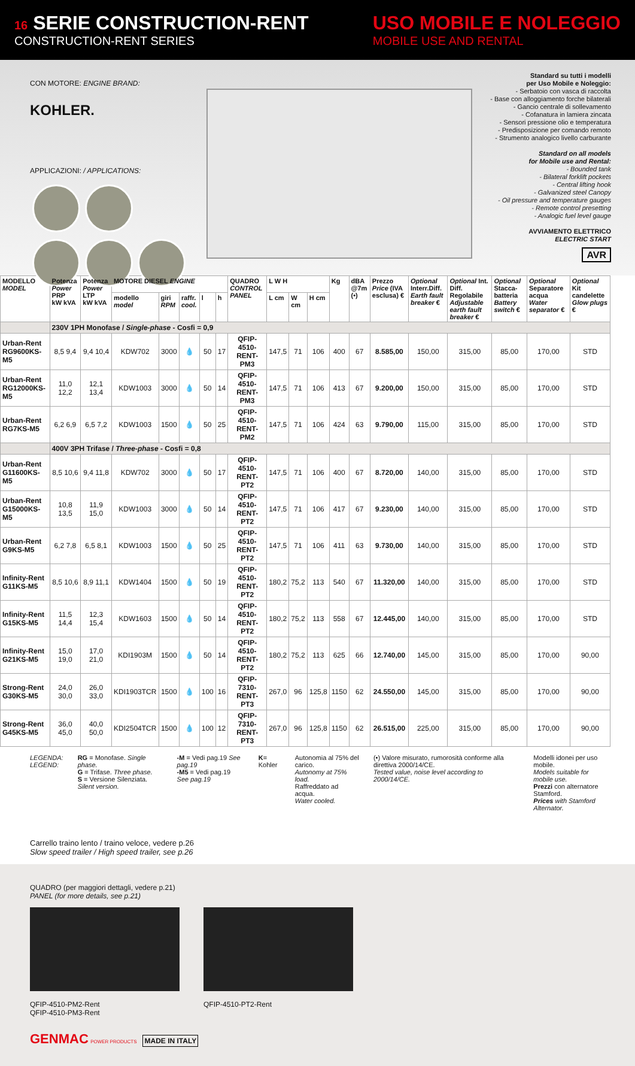16 SERIE CONSTRUCTION-RENT
CONSTRUCTION-RENT SERIES
USO MOBILE E NOLEGGIO
MOBILE USE AND RENTAL
CON MOTORE: ENGINE BRAND:
KOHLER.
APPLICAZIONI: / APPLICATIONS:
Standard su tutti i modelli
per Uso Mobile e Noleggio:
- Serbatoio con vasca di raccolta
- Base con alloggiamento forche bilaterali
- Gancio centrale di sollevamento
- Cofanatura in lamiera zincata
- Sensori pressione olio e temperatura
- Predisposizione per comando remoto
- Strumento analogico livello carburante
Standard on all models
for Mobile use and Rental:
- Bounded tank
- Bilateral forklift pockets
- Central lifting hook
- Galvanized steel Canopy
- Oil pressure and temperature gauges
- Remote control presetting
- Analogic fuel level gauge
AVVIAMENTO ELETTRICO
ELECTRIC START
AVR
| MODELLO MODEL | Potenza Power PRP kW kVA | Potenza Power LTP kW kVA | MOTORE DIESEL ENGINE | | | | | QUADRO CONTROL PANEL | L W H | | | Kg | dBA @7m (•) | Prezzo Price (IVA esclusa) € | Optional Interr.Diff. Earth fault breaker € | Optional Int. Diff. Regolabile Adjustable earth fault breaker € | Optional Stacca-batteria Battery switch € | Optional Separatore acqua Water separator € | Optional Kit candelette Glow plugs € |
| --- | --- | --- | --- | --- | --- | --- | --- | --- | --- | --- | --- | --- | --- | --- | --- | --- | --- | --- | --- |
| | | | modello model | giri RPM | raffr. cool. | l | h | | L cm | W cm | H cm | | | | | | | | |
| | 230V 1PH Monofase / Single-phase - Cosfi = 0,9 | | | | | | | | | | | | | | | | | | |
| Urban-Rent RG9600KS-M5 | 8,5 9,4 | 9,4 10,4 | KDW702 | 3000 | 💧 | 50 | 17 | QFIP-4510-RENT-PM3 | 147,5 | 71 | 106 | 400 | 67 | 8.585,00 | 150,00 | 315,00 | 85,00 | 170,00 | STD |
| Urban-Rent RG12000KS-M5 | 11,0 12,2 | 12,1 13,4 | KDW1003 | 3000 | 💧 | 50 | 14 | QFIP-4510-RENT-PM3 | 147,5 | 71 | 106 | 413 | 67 | 9.200,00 | 150,00 | 315,00 | 85,00 | 170,00 | STD |
| Urban-Rent RG7KS-M5 | 6,2 6,9 | 6,5 7,2 | KDW1003 | 1500 | 💧 | 50 | 25 | QFIP-4510-RENT-PM2 | 147,5 | 71 | 106 | 424 | 63 | 9.790,00 | 115,00 | 315,00 | 85,00 | 170,00 | STD |
| | 400V 3PH Trifase / Three-phase - Cosfi = 0,8 | | | | | | | | | | | | | | | | | | |
| Urban-Rent G11600KS-M5 | 8,5 10,6 | 9,4 11,8 | KDW702 | 3000 | 💧 | 50 | 17 | QFIP-4510-RENT-PT2 | 147,5 | 71 | 106 | 400 | 67 | 8.720,00 | 140,00 | 315,00 | 85,00 | 170,00 | STD |
| Urban-Rent G15000KS-M5 | 10,8 13,5 | 11,9 15,0 | KDW1003 | 3000 | 💧 | 50 | 14 | QFIP-4510-RENT-PT2 | 147,5 | 71 | 106 | 417 | 67 | 9.230,00 | 140,00 | 315,00 | 85,00 | 170,00 | STD |
| Urban-Rent G9KS-M5 | 6,2 7,8 | 6,5 8,1 | KDW1003 | 1500 | 💧 | 50 | 25 | QFIP-4510-RENT-PT2 | 147,5 | 71 | 106 | 411 | 63 | 9.730,00 | 140,00 | 315,00 | 85,00 | 170,00 | STD |
| Infinity-Rent G11KS-M5 | 8,5 10,6 | 8,9 11,1 | KDW1404 | 1500 | 💧 | 50 | 19 | QFIP-4510-RENT-PT2 | 180,2 | 75,2 | 113 | 540 | 67 | 11.320,00 | 140,00 | 315,00 | 85,00 | 170,00 | STD |
| Infinity-Rent G15KS-M5 | 11,5 14,4 | 12,3 15,4 | KDW1603 | 1500 | 💧 | 50 | 14 | QFIP-4510-RENT-PT2 | 180,2 | 75,2 | 113 | 558 | 67 | 12.445,00 | 140,00 | 315,00 | 85,00 | 170,00 | STD |
| Infinity-Rent G21KS-M5 | 15,0 19,0 | 17,0 21,0 | KDI1903M | 1500 | 💧 | 50 | 14 | QFIP-4510-RENT-PT2 | 180,2 | 75,2 | 113 | 625 | 66 | 12.740,00 | 145,00 | 315,00 | 85,00 | 170,00 | 90,00 |
| Strong-Rent G30KS-M5 | 24,0 30,0 | 26,0 33,0 | KDI1903TCR | 1500 | 💧 | 100 | 16 | QFIP-7310-RENT-PT3 | 267,0 | 96 | 125,8 | 1150 | 62 | 24.550,00 | 145,00 | 315,00 | 85,00 | 170,00 | 90,00 |
| Strong-Rent G45KS-M5 | 36,0 45,0 | 40,0 50,0 | KDI2504TCR | 1500 | 💧 | 100 | 12 | QFIP-7310-RENT-PT3 | 267,0 | 96 | 125,8 | 1150 | 62 | 26.515,00 | 225,00 | 315,00 | 85,00 | 170,00 | 90,00 |
LEGENDA:
LEGEND:
RG = Monofase. Single phase.
G = Trifase. Three phase.
S = Versione Silenziata. Silent version.
-M = Vedi pag.19 See pag.19
-M5 = Vedi pag.19 See pag.19
K= Kohler Autonomia al 75% del carico.
Autonomy at 75% load.
Raffreddato ad acqua.
Water cooled.
(•) Valore misurato, rumorosità conforme alla direttiva 2000/14/CE.
Tested value, noise level according to 2000/14/CE.
Modelli idonei per uso mobile.
Models suitable for mobile use.
Prezzi con alternatore Stamford.
Prices with Stamford Alternator.
Carrello traino lento / traino veloce, vedere p.26
Slow speed trailer / High speed trailer, see p.26
QUADRO (per maggiori dettagli, vedere p.21)
PANEL (for more details, see p.21)
QFIP-4510-PM2-Rent
QFIP-4510-PM3-Rent
QFIP-4510-PT2-Rent
GENMAC POWER PRODUCTS MADE IN ITALY